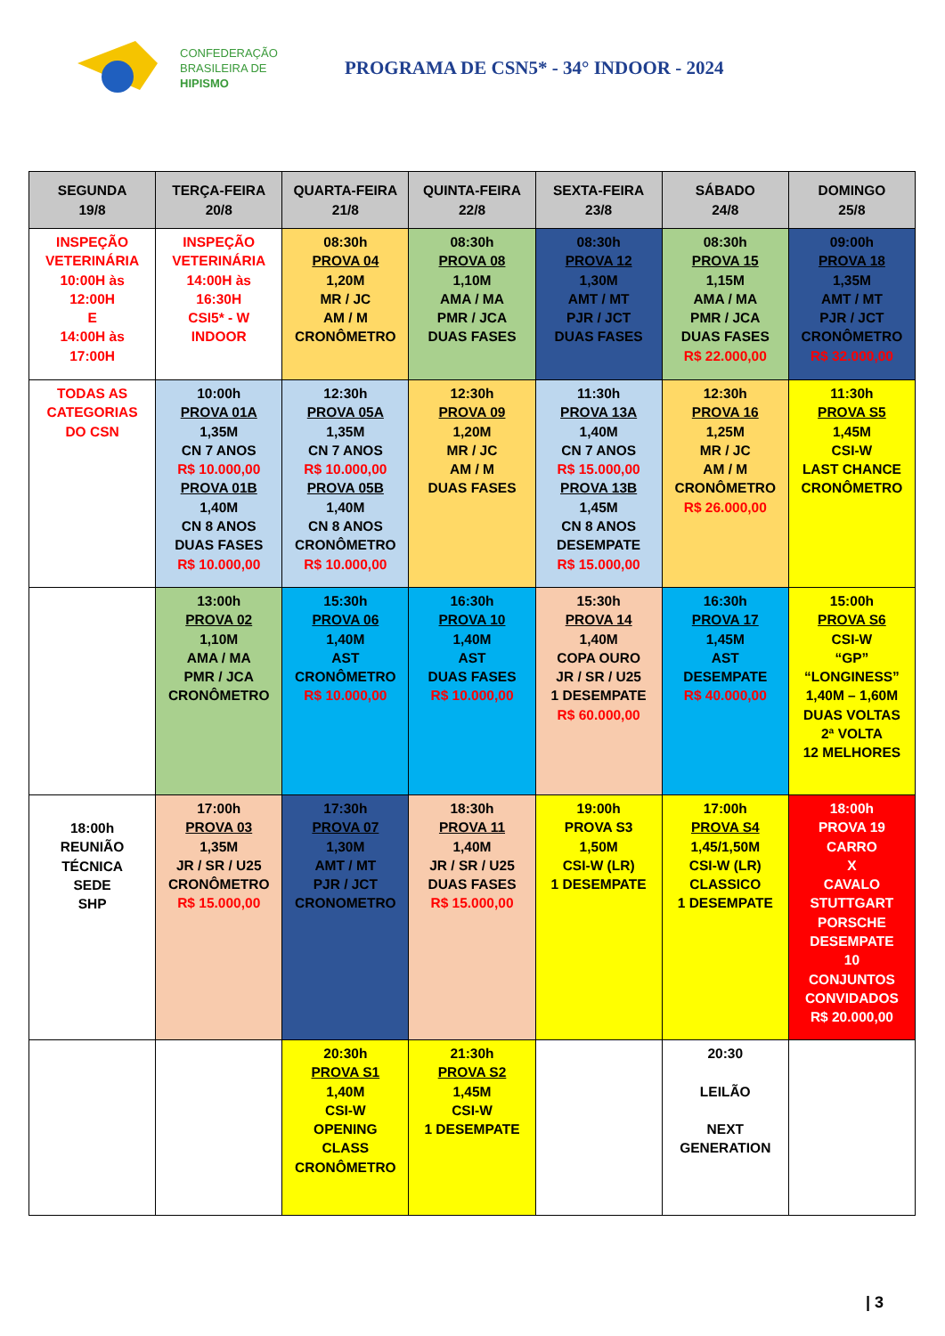CONFEDERAÇÃO
BRASILEIRA DE
HIPISMO
PROGRAMA DE CSN5* - 34° INDOOR - 2024
| SEGUNDA 19/8 | TERÇA-FEIRA 20/8 | QUARTA-FEIRA 21/8 | QUINTA-FEIRA 22/8 | SEXTA-FEIRA 23/8 | SÁBADO 24/8 | DOMINGO 25/8 |
| --- | --- | --- | --- | --- | --- | --- |
| INSPEÇÃO VETERINÁRIA 10:00H às 12:00H E 14:00H às 17:00H | INSPEÇÃO VETERINÁRIA 14:00H às 16:30H CSI5* - W INDOOR | 08:30h PROVA 04 1,20M MR / JC AM / M CRONÔMETRO | 08:30h PROVA 08 1,10M AMA / MA PMR / JCA DUAS FASES | 08:30h PROVA 12 1,30M AMT / MT PJR / JCT DUAS FASES | 08:30h PROVA 15 1,15M AMA / MA PMR / JCA DUAS FASES R$ 22.000,00 | 09:00h PROVA 18 1,35M AMT / MT PJR / JCT CRONÔMETRO R$ 32.000,00 |
| TODAS AS CATEGORIAS DO CSN | 10:00h PROVA 01A 1,35M CN 7 ANOS R$ 10.000,00 PROVA 01B 1,40M CN 8 ANOS DUAS FASES R$ 10.000,00 | 12:30h PROVA 05A 1,35M CN 7 ANOS R$ 10.000,00 PROVA 05B 1,40M CN 8 ANOS CRONÔMETRO R$ 10.000,00 | 12:30h PROVA 09 1,20M MR / JC AM / M DUAS FASES | 11:30h PROVA 13A 1,40M CN 7 ANOS R$ 15.000,00 PROVA 13B 1,45M CN 8 ANOS DESEMPATE R$ 15.000,00 | 12:30h PROVA 16 1,25M MR / JC AM / M CRONÔMETRO R$ 26.000,00 | 11:30h PROVA S5 1,45M CSI-W LAST CHANCE CRONÔMETRO |
| | 13:00h PROVA 02 1,10M AMA / MA PMR / JCA CRONÔMETRO | 15:30h PROVA 06 1,40M AST CRONÔMETRO R$ 10.000,00 | 16:30h PROVA 10 1,40M AST DUAS FASES R$ 10.000,00 | 15:30h PROVA 14 1,40M COPA OURO JR / SR / U25 1 DESEMPATE R$ 60.000,00 | 16:30h PROVA 17 1,45M AST DESEMPATE R$ 40.000,00 | 15:00h PROVA S6 CSI-W “GP” “LONGINESS” 1,40M – 1,60M DUAS VOLTAS 2ª VOLTA 12 MELHORES |
| 18:00h REUNIÃO TÉCNICA SEDE SHP | 17:00h PROVA 03 1,35M JR / SR / U25 CRONÔMETRO R$ 15.000,00 | 17:30h PROVA 07 1,30M AMT / MT PJR / JCT CRONOMETRO | 18:30h PROVA 11 1,40M JR / SR / U25 DUAS FASES R$ 15.000,00 | 19:00h PROVA S3 1,50M CSI-W (LR) 1 DESEMPATE | 17:00h PROVA S4 1,45/1,50M CSI-W (LR) CLASSICO 1 DESEMPATE | 18:00h PROVA 19 CARRO X CAVALO STUTTGART PORSCHE DESEMPATE 10 CONJUNTOS CONVIDADOS R$ 20.000,00 |
| | | 20:30h PROVA S1 1,40M CSI-W OPENING CLASS CRONÔMETRO | 21:30h PROVA S2 1,45M CSI-W 1 DESEMPATE | | 20:30 LEILÃO NEXT GENERATION | |
| 3